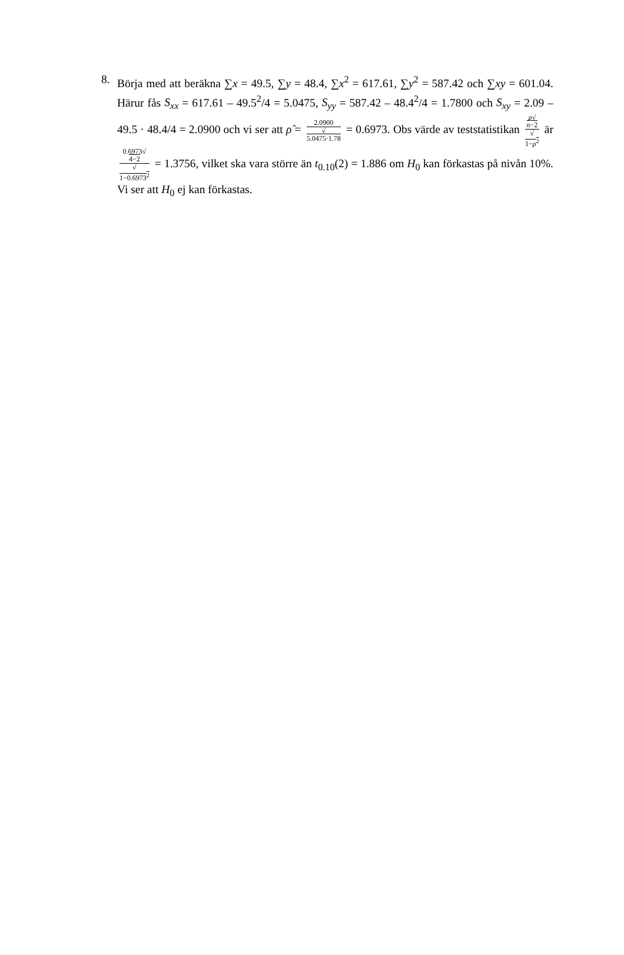8. Börja med att beräkna ∑x = 49.5, ∑y = 48.4, ∑x<sup>2</sup> = 617.61, ∑y<sup>2</sup> = 587.42 och ∑xy = 601.04. Härur fås S<sub>xx</sub> = 617.61 – 49.5<sup>2</sup>/4 = 5.0475, S<sub>yy</sub> = 587.42 – 48.4<sup>2</sup>/4 = 1.7800 och S<sub>xy</sub> = 2.09 – 49.5 · 48.4/4 = 2.0900 och vi ser att ρ̂ = 2.0900 √
5.0475·1.78 = 0.6973. Obs värde av teststatistikan ρ√
n−2 √
1−ρ<sup>2</sup> är 0.6973√
4−2 √
1−0.6973<sup>2</sup> = 1.3756, vilket ska vara större än t<sub>0.10</sub>(2) = 1.886 om H<sub>0</sub> kan förkastas på nivån 10%. Vi ser att H<sub>0</sub> ej kan förkastas.